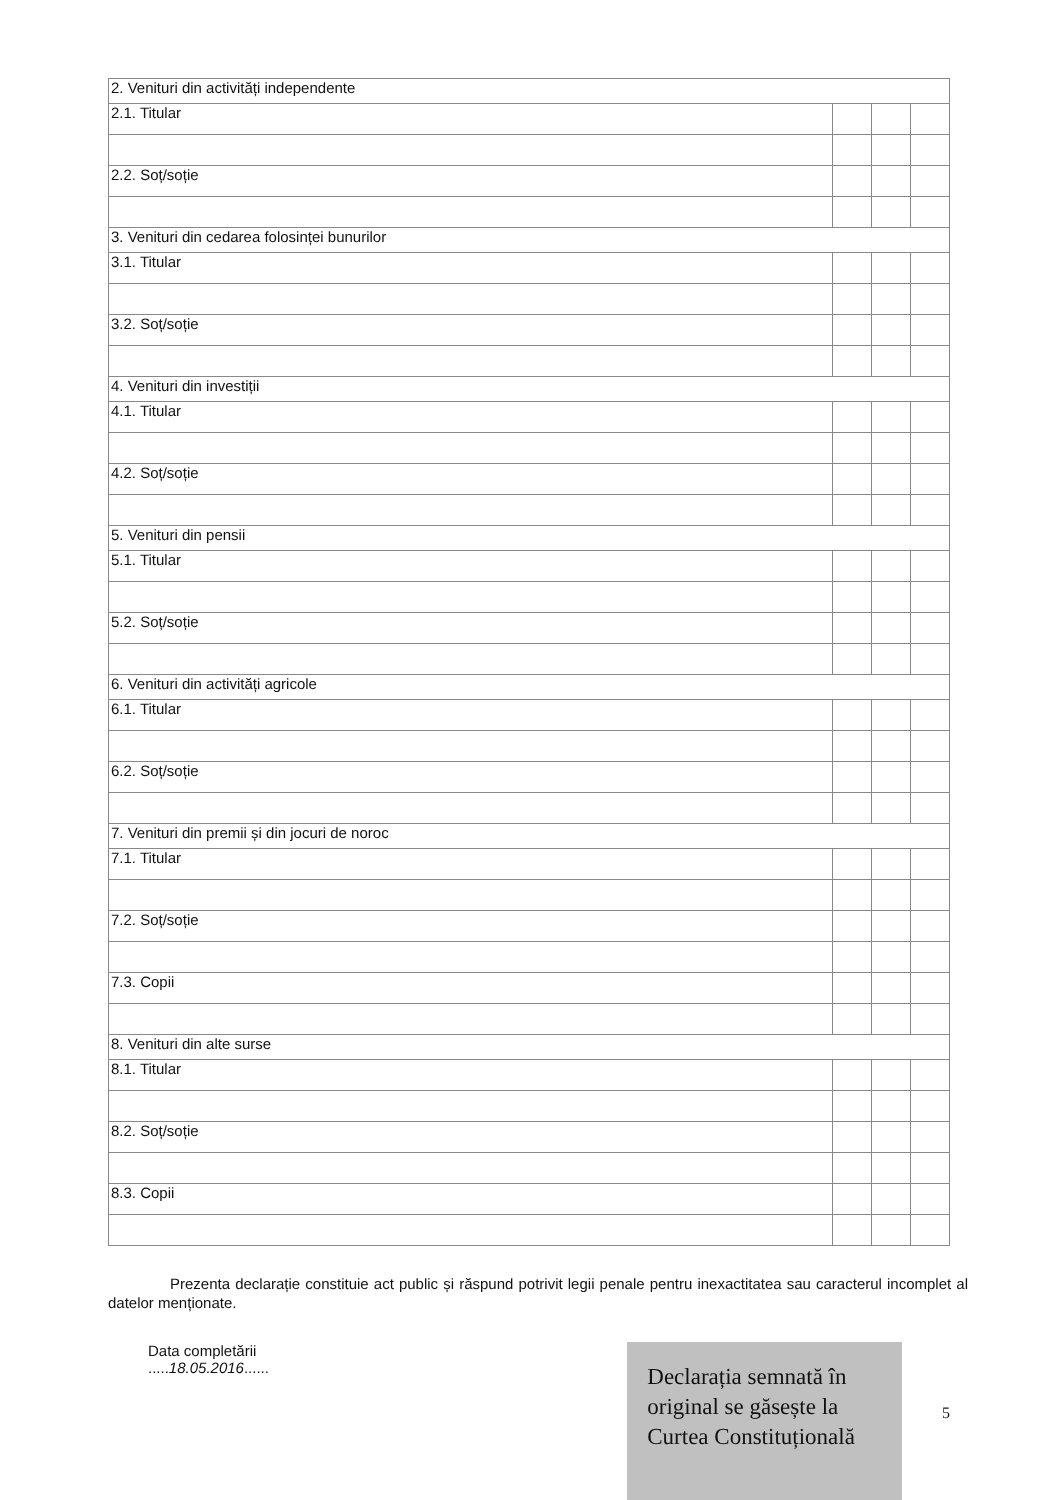| 2. Venituri din activități independente | | | |
| 2.1. Titular | | | |
| 2.2. Soț/soție | | | |
| 3. Venituri din cedarea folosinței bunurilor | | | |
| 3.1. Titular | | | |
| 3.2. Soț/soție | | | |
| 4. Venituri din investiții | | | |
| 4.1. Titular | | | |
| 4.2. Soț/soție | | | |
| 5. Venituri din pensii | | | |
| 5.1. Titular | | | |
| 5.2. Soț/soție | | | |
| 6. Venituri din activități agricole | | | |
| 6.1. Titular | | | |
| 6.2. Soț/soție | | | |
| 7. Venituri din premii și din jocuri de noroc | | | |
| 7.1. Titular | | | |
| 7.2. Soț/soție | | | |
| 7.3. Copii | | | |
| 8. Venituri din alte surse | | | |
| 8.1. Titular | | | |
| 8.2. Soț/soție | | | |
| 8.3. Copii | | | |
Prezenta declarație constituie act public și răspund potrivit legii penale pentru inexactitatea sau caracterul incomplet al datelor menționate.
Data completării
.....18.05.2016......
Declarația semnată în original se găsește la Curtea Constituțională
5